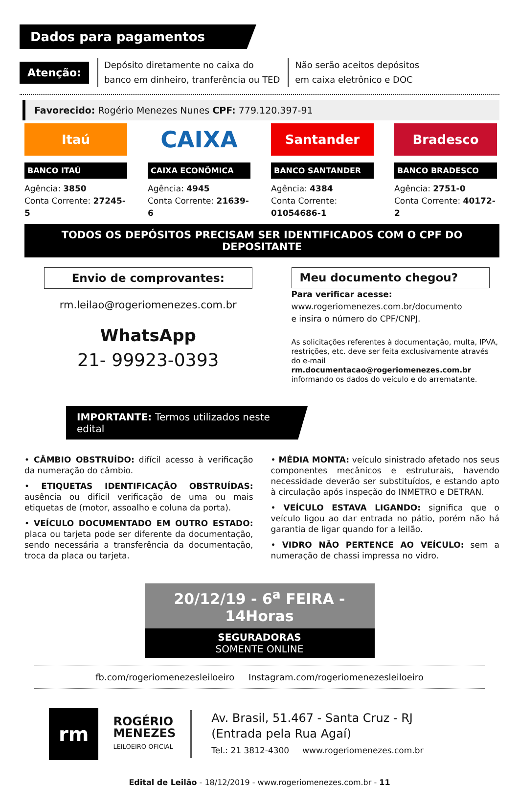Dados para pagamentos
Atenção:
Depósito diretamente no caixa do
banco em dinheiro, tranferência ou TED
Não serão aceitos depósitos
em caixa eletrônico e DOC
Favorecido: Rogério Menezes Nunes CPF: 779.120.397-91
Itaú
BANCO ITAÚ
Agência: 3850
Conta Corrente: 27245-5
CAIXA
CAIXA ECONÔMICA
Agência: 4945
Conta Corrente: 21639-6
Santander
BANCO SANTANDER
Agência: 4384
Conta Corrente: 01054686-1
Bradesco
BANCO BRADESCO
Agência: 2751-0
Conta Corrente: 40172-2
TODOS OS DEPÓSITOS PRECISAM SER IDENTIFICADOS COM O CPF DO DEPOSITANTE
Envio de comprovantes:
rm.leilao@rogeriomenezes.com.br
WhatsApp
21- 99923-0393
Meu documento chegou?
Para verificar acesse:
www.rogeriomenezes.com.br/documento
e insira o número do CPF/CNPJ.
As solicitações referentes à documentação, multa, IPVA, restrições, etc. deve ser feita exclusivamente através do e-mail rm.documentacao@rogeriomenezes.com.br informando os dados do veículo e do arrematante.
IMPORTANTE: Termos utilizados neste edital
• CÂMBIO OBSTRUÍDO: difícil acesso à verificação da numeração do câmbio.
• ETIQUETAS IDENTIFICAÇÃO OBSTRUÍDAS: ausência ou difícil verificação de uma ou mais etiquetas de (motor, assoalho e coluna da porta).
• VEÍCULO DOCUMENTADO EM OUTRO ESTADO: placa ou tarjeta pode ser diferente da documentação, sendo necessária a transferência da documentação, troca da placa ou tarjeta.
• MÉDIA MONTA: veículo sinistrado afetado nos seus componentes mecânicos e estruturais, havendo necessidade deverão ser substituídos, e estando apto à circulação após inspeção do INMETRO e DETRAN.
• VEÍCULO ESTAVA LIGANDO: significa que o veículo ligou ao dar entrada no pátio, porém não há garantia de ligar quando for a leilão.
• VIDRO NÃO PERTENCE AO VEÍCULO: sem a numeração de chassi impressa no vidro.
20/12/19 - 6<sup>a</sup> FEIRA - 14Horas
SEGURADORAS
SOMENTE ONLINE
fb.com/rogeriomenezesleiloeiro Instagram.com/rogeriomenezesleiloeiro
rm
ROGÉRIO
MENEZES
LEILOEIRO OFICIAL
Av. Brasil, 51.467 - Santa Cruz - RJ
(Entrada pela Rua Agaí)
Tel.: 21 3812-4300 www.rogeriomenezes.com.br
Edital de Leilão - 18/12/2019 - www.rogeriomenezes.com.br - 11